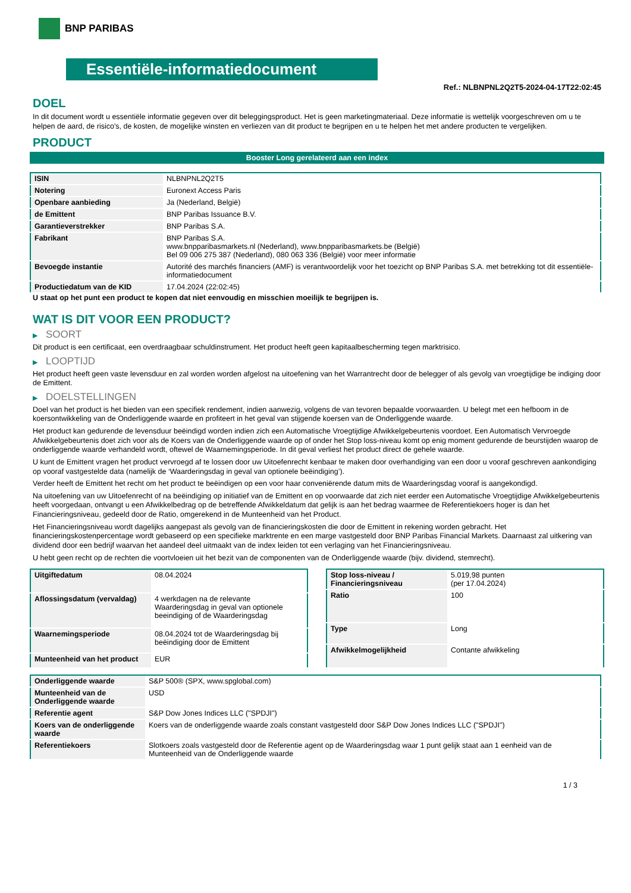BNP PARIBAS
Essentiële-informatiedocument
Ref.: NLBNPNL2Q2T5-2024-04-17T22:02:45
DOEL
In dit document wordt u essentiële informatie gegeven over dit beleggingsproduct. Het is geen marketingmateriaal. Deze informatie is wettelijk voorgeschreven om u te helpen de aard, de risico's, de kosten, de mogelijke winsten en verliezen van dit product te begrijpen en u te helpen het met andere producten te vergelijken.
PRODUCT
Booster Long gerelateerd aan een index
| ISIN | NLBNPNL2Q2T5 |
| Notering | Euronext Access Paris |
| Openbare aanbieding | Ja (Nederland, België) |
| de Emittent | BNP Paribas Issuance B.V. |
| Garantieverstrekker | BNP Paribas S.A. |
| Fabrikant | BNP Paribas S.A. www.bnpparibasmarkets.nl (Nederland), www.bnpparibasmarkets.be (België) Bel 09 006 275 387 (Nederland), 080 063 336 (België) voor meer informatie |
| Bevoegde instantie | Autorité des marchés financiers (AMF) is verantwoordelijk voor het toezicht op BNP Paribas S.A. met betrekking tot dit essentiële-informatiedocument |
| Productiedatum van de KID | 17.04.2024 (22:02:45) |
U staat op het punt een product te kopen dat niet eenvoudig en misschien moeilijk te begrijpen is.
WAT IS DIT VOOR EEN PRODUCT?
▶ SOORT
Dit product is een certificaat, een overdraagbaar schuldinstrument. Het product heeft geen kapitaalbescherming tegen marktrisico.
▶ LOOPTIJD
Het product heeft geen vaste levensduur en zal worden worden afgelost na uitoefening van het Warrantrecht door de belegger of als gevolg van vroegtijdige be indiging door de Emittent.
▶ DOELSTELLINGEN
Doel van het product is het bieden van een specifiek rendement, indien aanwezig, volgens de van tevoren bepaalde voorwaarden. U belegt met een hefboom in de koersontwikkeling van de Onderliggende waarde en profiteert in het geval van stijgende koersen van de Onderliggende waarde.
Het product kan gedurende de levensduur beëindigd worden indien zich een Automatische Vroegtijdige Afwikkelgebeurtenis voordoet. Een Automatisch Vervroegde Afwikkelgebeurtenis doet zich voor als de Koers van de Onderliggende waarde op of onder het Stop loss-niveau komt op enig moment gedurende de beurstijden waarop de onderliggende waarde verhandeld wordt, oftewel de Waarnemingsperiode. In dit geval verliest het product direct de gehele waarde.
U kunt de Emittent vragen het product vervroegd af te lossen door uw Uitoefenrecht kenbaar te maken door overhandiging van een door u vooraf geschreven aankondiging op vooraf vastgestelde data (namelijk de ‘Waarderingsdag in geval van optionele beëindiging’).
Verder heeft de Emittent het recht om het product te beëindigen op een voor haar conveniërende datum mits de Waarderingsdag vooraf is aangekondigd.
Na uitoefening van uw Uitoefenrecht of na beëindiging op initiatief van de Emittent en op voorwaarde dat zich niet eerder een Automatische Vroegtijdige Afwikkelgebeurtenis heeft voorgedaan, ontvangt u een Afwikkelbedrag op de betreffende Afwikkeldatum dat gelijk is aan het bedrag waarmee de Referentiekoers hoger is dan het Financieringsniveau, gedeeld door de Ratio, omgerekend in de Munteenheid van het Product.
Het Financieringsniveau wordt dagelijks aangepast als gevolg van de financieringskosten die door de Emittent in rekening worden gebracht. Het financieringskostenpercentage wordt gebaseerd op een specifieke marktrente en een marge vastgesteld door BNP Paribas Financial Markets. Daarnaast zal uitkering van dividend door een bedrijf waarvan het aandeel deel uitmaakt van de index leiden tot een verlaging van het Financieringsniveau.
U hebt geen recht op de rechten die voortvloeien uit het bezit van de componenten van de Onderliggende waarde (bijv. dividend, stemrecht).
| Uitgiftedatum | 08.04.2024 |
| Aflossingsdatum (vervaldag) | 4 werkdagen na de relevante Waarderingsdag in geval van optionele beeindiging of de Waarderingsdag |
| Waarnemingsperiode | 08.04.2024 tot de Waarderingsdag bij beëindiging door de Emittent |
| Munteenheid van het product | EUR |
| Stop loss-niveau / Financieringsniveau | 5.019,98 punten (per 17.04.2024) |
| Ratio | 100 |
| Type | Long |
| Afwikkelmogelijkheid | Contante afwikkeling |
| Onderliggende waarde | S&P 500® (SPX, www.spglobal.com) |
| Munteenheid van de Onderliggende waarde | USD |
| Referentie agent | S&P Dow Jones Indices LLC ("SPDJI") |
| Koers van de onderliggende waarde | Koers van de onderliggende waarde zoals constant vastgesteld door S&P Dow Jones Indices LLC ("SPDJI") |
| Referentiekoers | Slotkoers zoals vastgesteld door de Referentie agent op de Waarderingsdag waar 1 punt gelijk staat aan 1 eenheid van de Munteenheid van de Onderliggende waarde |
1 / 3